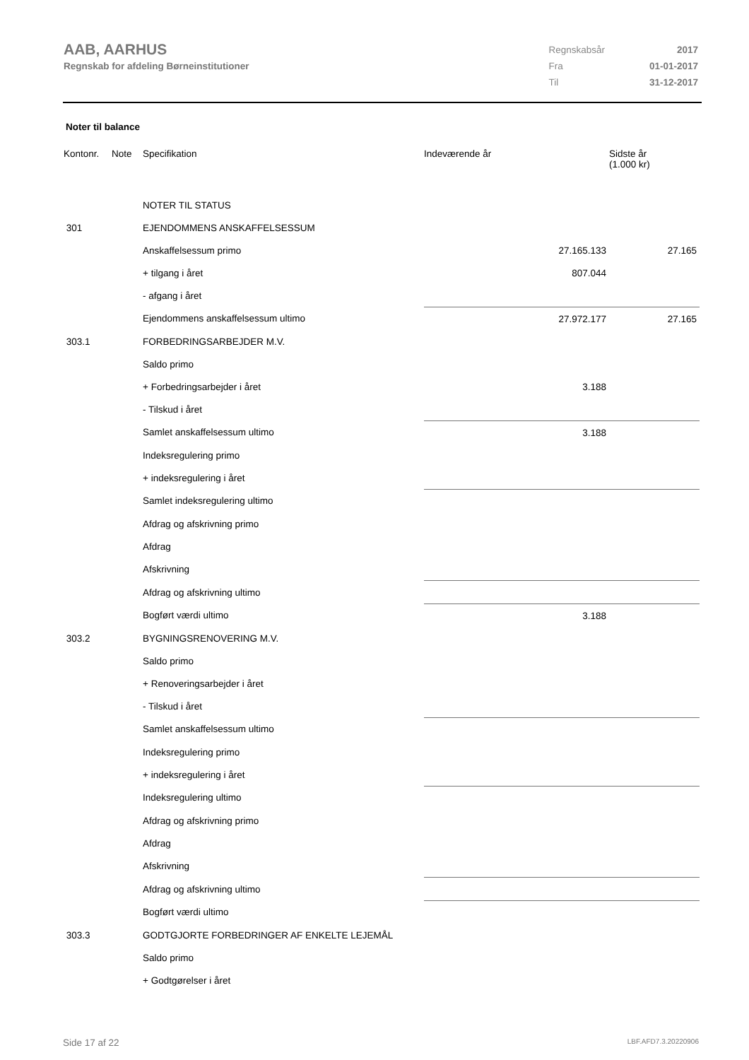AAB, AARHUS
Regnskab for afdeling Børneinstitutioner
| Regnskabsår | 2017 |
| Fra | 01-01-2017 |
| Til | 31-12-2017 |
Noter til balance
| Kontonr. | Note | Specifikation | Indeværende år | Sidste år (1.000 kr) |
| --- | --- | --- | --- | --- |
| | | NOTER TIL STATUS | | |
| 301 | | EJENDOMMENS ANSKAFFELSESSUM | | |
| | | Anskaffelsessum primo | 27.165.133 | 27.165 |
| | | + tilgang i året | 807.044 | |
| | | - afgang i året | | |
| | | Ejendommens anskaffelsessum ultimo | 27.972.177 | 27.165 |
| 303.1 | | FORBEDRINGSARBEJDER M.V. | | |
| | | Saldo primo | | |
| | | + Forbedringsarbejder i året | 3.188 | |
| | | - Tilskud i året | | |
| | | Samlet anskaffelsessum ultimo | 3.188 | |
| | | Indeksregulering primo | | |
| | | + indeksregulering i året | | |
| | | Samlet indeksregulering ultimo | | |
| | | Afdrag og afskrivning primo | | |
| | | Afdrag | | |
| | | Afskrivning | | |
| | | Afdrag og afskrivning ultimo | | |
| | | Bogført værdi ultimo | 3.188 | |
| 303.2 | | BYGNINGSRENOVERING M.V. | | |
| | | Saldo primo | | |
| | | + Renoveringsarbejder i året | | |
| | | - Tilskud i året | | |
| | | Samlet anskaffelsessum ultimo | | |
| | | Indeksregulering primo | | |
| | | + indeksregulering i året | | |
| | | Indeksregulering ultimo | | |
| | | Afdrag og afskrivning primo | | |
| | | Afdrag | | |
| | | Afskrivning | | |
| | | Afdrag og afskrivning ultimo | | |
| | | Bogført værdi ultimo | | |
| 303.3 | | GODTGJORTE FORBEDRINGER AF ENKELTE LEJEMÅL | | |
| | | Saldo primo | | |
| | | + Godtgørelser i året | | |
Side 17 af 22 LBF.AFD7.3.20220906